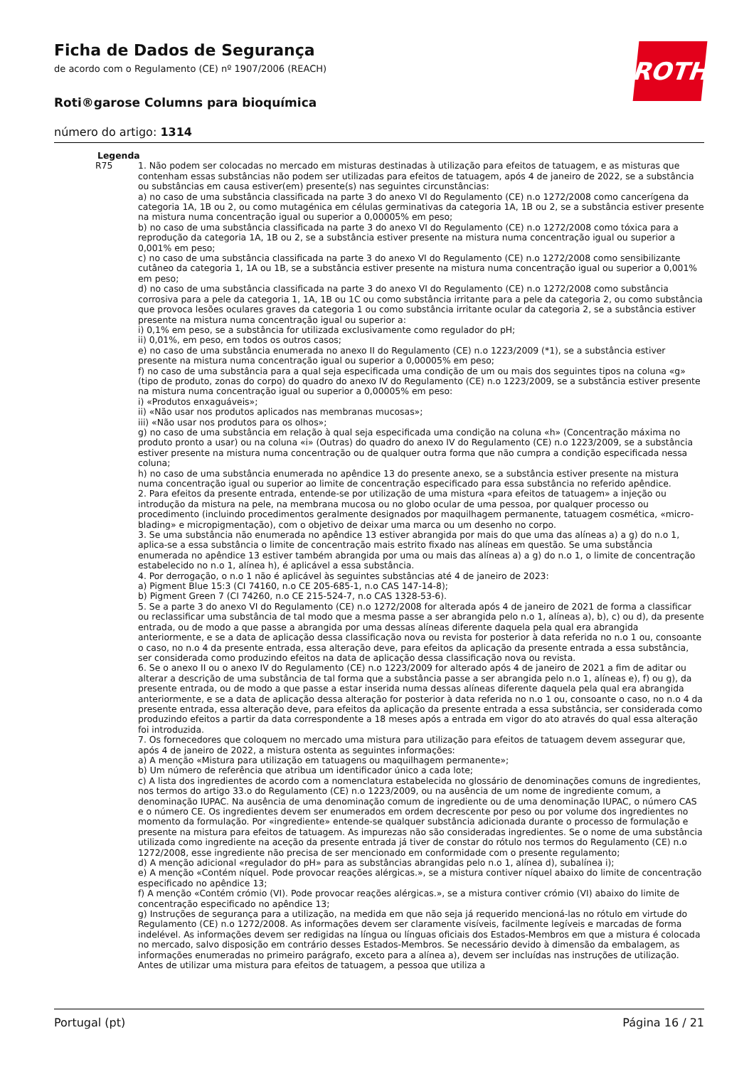Ficha de Dados de Segurança
de acordo com o Regulamento (CE) nº 1907/2006 (REACH)
Roti®garose Columns para bioquímica
número do artigo: 1314
ROTH
Legenda
R75 1. Não podem ser colocadas no mercado em misturas destinadas à utilização para efeitos de tatuagem, e as misturas que contenham essas substâncias não podem ser utilizadas para efeitos de tatuagem, após 4 de janeiro de 2022, se a substância ou substâncias em causa estiver(em) presente(s) nas seguintes circunstâncias:
a) no caso de uma substância classificada na parte 3 do anexo VI do Regulamento (CE) n.o 1272/2008 como cancerígena da categoria 1A, 1B ou 2, ou como mutagénica em células germinativas da categoria 1A, 1B ou 2, se a substância estiver presente na mistura numa concentração igual ou superior a 0,00005% em peso;
b) no caso de uma substância classificada na parte 3 do anexo VI do Regulamento (CE) n.o 1272/2008 como tóxica para a reprodução da categoria 1A, 1B ou 2, se a substância estiver presente na mistura numa concentração igual ou superior a 0,001% em peso;
c) no caso de uma substância classificada na parte 3 do anexo VI do Regulamento (CE) n.o 1272/2008 como sensibilizante cutâneo da categoria 1, 1A ou 1B, se a substância estiver presente na mistura numa concentração igual ou superior a 0,001% em peso;
d) no caso de uma substância classificada na parte 3 do anexo VI do Regulamento (CE) n.o 1272/2008 como substância corrosiva para a pele da categoria 1, 1A, 1B ou 1C ou como substância irritante para a pele da categoria 2, ou como substância que provoca lesões oculares graves da categoria 1 ou como substância irritante ocular da categoria 2, se a substância estiver presente na mistura numa concentração igual ou superior a:
i) 0,1% em peso, se a substância for utilizada exclusivamente como regulador do pH;
ii) 0,01%, em peso, em todos os outros casos;
e) no caso de uma substância enumerada no anexo II do Regulamento (CE) n.o 1223/2009 (*1), se a substância estiver presente na mistura numa concentração igual ou superior a 0,00005% em peso;
f) no caso de uma substância para a qual seja especificada uma condição de um ou mais dos seguintes tipos na coluna «g» (tipo de produto, zonas do corpo) do quadro do anexo IV do Regulamento (CE) n.o 1223/2009, se a substância estiver presente na mistura numa concentração igual ou superior a 0,00005% em peso:
i) «Produtos enxaguáveis»;
ii) «Não usar nos produtos aplicados nas membranas mucosas»;
iii) «Não usar nos produtos para os olhos»;
g) no caso de uma substância em relação à qual seja especificada uma condição na coluna «h» (Concentração máxima no produto pronto a usar) ou na coluna «i» (Outras) do quadro do anexo IV do Regulamento (CE) n.o 1223/2009, se a substância estiver presente na mistura numa concentração ou de qualquer outra forma que não cumpra a condição especificada nessa coluna;
h) no caso de uma substância enumerada no apêndice 13 do presente anexo, se a substância estiver presente na mistura numa concentração igual ou superior ao limite de concentração especificado para essa substância no referido apêndice.
2. Para efeitos da presente entrada, entende-se por utilização de uma mistura «para efeitos de tatuagem» a injeção ou introdução da mistura na pele, na membrana mucosa ou no globo ocular de uma pessoa, por qualquer processo ou procedimento (incluindo procedimentos geralmente designados por maquilhagem permanente, tatuagem cosmética, «micro-blading» e micropigmentação), com o objetivo de deixar uma marca ou um desenho no corpo.
3. Se uma substância não enumerada no apêndice 13 estiver abrangida por mais do que uma das alíneas a) a g) do n.o 1, aplica-se a essa substância o limite de concentração mais estrito fixado nas alíneas em questão. Se uma substância enumerada no apêndice 13 estiver também abrangida por uma ou mais das alíneas a) a g) do n.o 1, o limite de concentração estabelecido no n.o 1, alínea h), é aplicável a essa substância.
4. Por derrogação, o n.o 1 não é aplicável às seguintes substâncias até 4 de janeiro de 2023:
a) Pigment Blue 15:3 (CI 74160, n.o CE 205-685-1, n.o CAS 147-14-8);
b) Pigment Green 7 (CI 74260, n.o CE 215-524-7, n.o CAS 1328-53-6).
5. Se a parte 3 do anexo VI do Regulamento (CE) n.o 1272/2008 for alterada após 4 de janeiro de 2021 de forma a classificar ou reclassificar uma substância de tal modo que a mesma passe a ser abrangida pelo n.o 1, alíneas a), b), c) ou d), da presente entrada, ou de modo a que passe a abrangida por uma dessas alíneas diferente daquela pela qual era abrangida anteriormente, e se a data de aplicação dessa classificação nova ou revista for posterior à data referida no n.o 1 ou, consoante o caso, no n.o 4 da presente entrada, essa alteração deve, para efeitos da aplicação da presente entrada a essa substância, ser considerada como produzindo efeitos na data de aplicação dessa classificação nova ou revista.
6. Se o anexo II ou o anexo IV do Regulamento (CE) n.o 1223/2009 for alterado após 4 de janeiro de 2021 a fim de aditar ou alterar a descrição de uma substância de tal forma que a substância passe a ser abrangida pelo n.o 1, alíneas e), f) ou g), da presente entrada, ou de modo a que passe a estar inserida numa dessas alíneas diferente daquela pela qual era abrangida anteriormente, e se a data de aplicação dessa alteração for posterior à data referida no n.o 1 ou, consoante o caso, no n.o 4 da presente entrada, essa alteração deve, para efeitos da aplicação da presente entrada a essa substância, ser considerada como produzindo efeitos a partir da data correspondente a 18 meses após a entrada em vigor do ato através do qual essa alteração foi introduzida.
7. Os fornecedores que coloquem no mercado uma mistura para utilização para efeitos de tatuagem devem assegurar que, após 4 de janeiro de 2022, a mistura ostenta as seguintes informações:
a) A menção «Mistura para utilização em tatuagens ou maquilhagem permanente»;
b) Um número de referência que atribua um identificador único a cada lote;
c) A lista dos ingredientes de acordo com a nomenclatura estabelecida no glossário de denominações comuns de ingredientes, nos termos do artigo 33.o do Regulamento (CE) n.o 1223/2009, ou na ausência de um nome de ingrediente comum, a denominação IUPAC. Na ausência de uma denominação comum de ingrediente ou de uma denominação IUPAC, o número CAS e o número CE. Os ingredientes devem ser enumerados em ordem decrescente por peso ou por volume dos ingredientes no momento da formulação. Por «ingrediente» entende-se qualquer substância adicionada durante o processo de formulação e presente na mistura para efeitos de tatuagem. As impurezas não são consideradas ingredientes. Se o nome de uma substância utilizada como ingrediente na aceção da presente entrada já tiver de constar do rótulo nos termos do Regulamento (CE) n.o 1272/2008, esse ingrediente não precisa de ser mencionado em conformidade com o presente regulamento;
d) A menção adicional «regulador do pH» para as substâncias abrangidas pelo n.o 1, alínea d), subalínea i);
e) A menção «Contém níquel. Pode provocar reações alérgicas.», se a mistura contiver níquel abaixo do limite de concentração especificado no apêndice 13;
f) A menção «Contém crómio (VI). Pode provocar reações alérgicas.», se a mistura contiver crómio (VI) abaixo do limite de concentração especificado no apêndice 13;
g) Instruções de segurança para a utilização, na medida em que não seja já requerido mencioná-las no rótulo em virtude do Regulamento (CE) n.o 1272/2008. As informações devem ser claramente visíveis, facilmente legíveis e marcadas de forma indelével. As informações devem ser redigidas na língua ou línguas oficiais dos Estados-Membros em que a mistura é colocada no mercado, salvo disposição em contrário desses Estados-Membros. Se necessário devido à dimensão da embalagem, as informações enumeradas no primeiro parágrafo, exceto para a alínea a), devem ser incluídas nas instruções de utilização. Antes de utilizar uma mistura para efeitos de tatuagem, a pessoa que utiliza a
Portugal (pt) Página 16 / 21